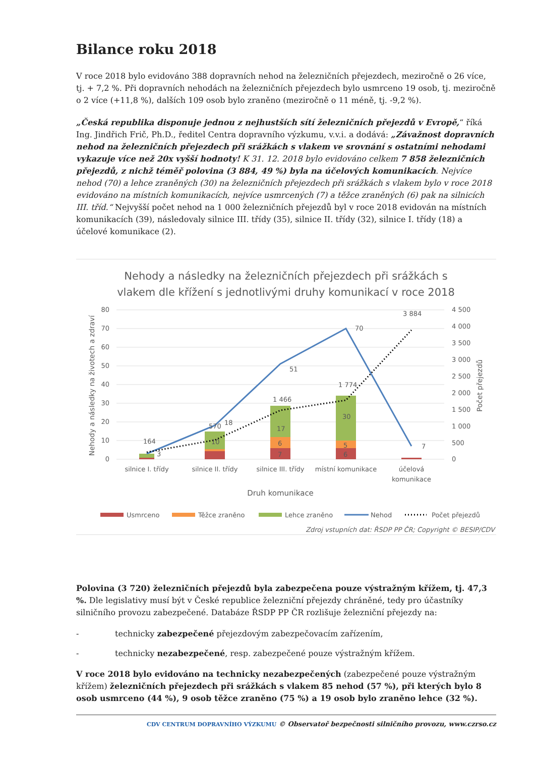Bilance roku 2018
V roce 2018 bylo evidováno 388 dopravních nehod na železničních přejezdech, meziročně o 26 více, tj. + 7,2 %. Při dopravních nehodách na železničních přejezdech bylo usmrceno 19 osob, tj. meziročně o 2 více (+11,8 %), dalších 109 osob bylo zraněno (meziročně o 11 méně, tj. -9,2 %).
„Česká republika disponuje jednou z nejhustších sítí železničních přejezdů v Evropě,“ říká Ing. Jindřich Frič, Ph.D., ředitel Centra dopravního výzkumu, v.v.i. a dodává: „Závažnost dopravních nehod na železničních přejezdech při srážkách s vlakem ve srovnání s ostatními nehodami vykazuje více než 20x vyšší hodnoty! K 31. 12. 2018 bylo evidováno celkem 7 858 železničních přejezdů, z nichž téměř polovina (3 884, 49 %) byla na účelových komunikacích. Nejvíce nehod (70) a lehce zraněných (30) na železničních přejezdech při srážkách s vlakem bylo v roce 2018 evidováno na místních komunikacích, nejvíce usmrcených (7) a těžce zraněných (6) pak na silnicích III. tříd.“ Nejvyšší počet nehod na 1 000 železničních přejezdů byl v roce 2018 evidován na místních komunikacích (39), následovaly silnice III. třídy (35), silnice II. třídy (32), silnice I. třídy (18) a účelové komunikace (2).
Nehody a následky na železničních přejezdech při srážkách s
vlakem dle křížení s jednotlivými druhy komunikací v roce 2018
80
70
60
50
40
30
20
10
0
4 500
4 000
3 500
3 000
2 500
2 000
1 500
1 000
500
0
Nehody a následky na životech a zdraví
Počet přejezdů
164
3
570
18
1 466
51
1 774
70
3 884
7
10
17
30
6
5
7
6
silnice I. třídy
silnice II. třídy
silnice III. třídy
místní komunikace
účelová
komunikace
Druh komunikace
Usmrceno
Těžce zraněno
Lehce zraněno
Nehod
Počet přejezdů
Zdroj vstupních dat: ŘSDP PP ČR; Copyright © BESIP/CDV
Polovina (3 720) železničních přejezdů byla zabezpečena pouze výstražným křížem, tj. 47,3 %. Dle legislativy musí být v České republice železniční přejezdy chráněné, tedy pro účastníky silničního provozu zabezpečené. Databáze ŘSDP PP ČR rozlišuje železniční přejezdy na:
- technicky zabezpečené přejezdovým zabezpečovacím zařízením,
- technicky nezabezpečené, resp. zabezpečené pouze výstražným křížem.
V roce 2018 bylo evidováno na technicky nezabezpečených (zabezpečené pouze výstražným křížem) železničních přejezdech při srážkách s vlakem 85 nehod (57 %), při kterých bylo 8 osob usmrceno (44 %), 9 osob těžce zraněno (75 %) a 19 osob bylo zraněno lehce (32 %).
CDV CENTRUM DOPRAVNÍHO VÝZKUMU © Observatoř bezpečnosti silničního provozu, www.czrso.cz